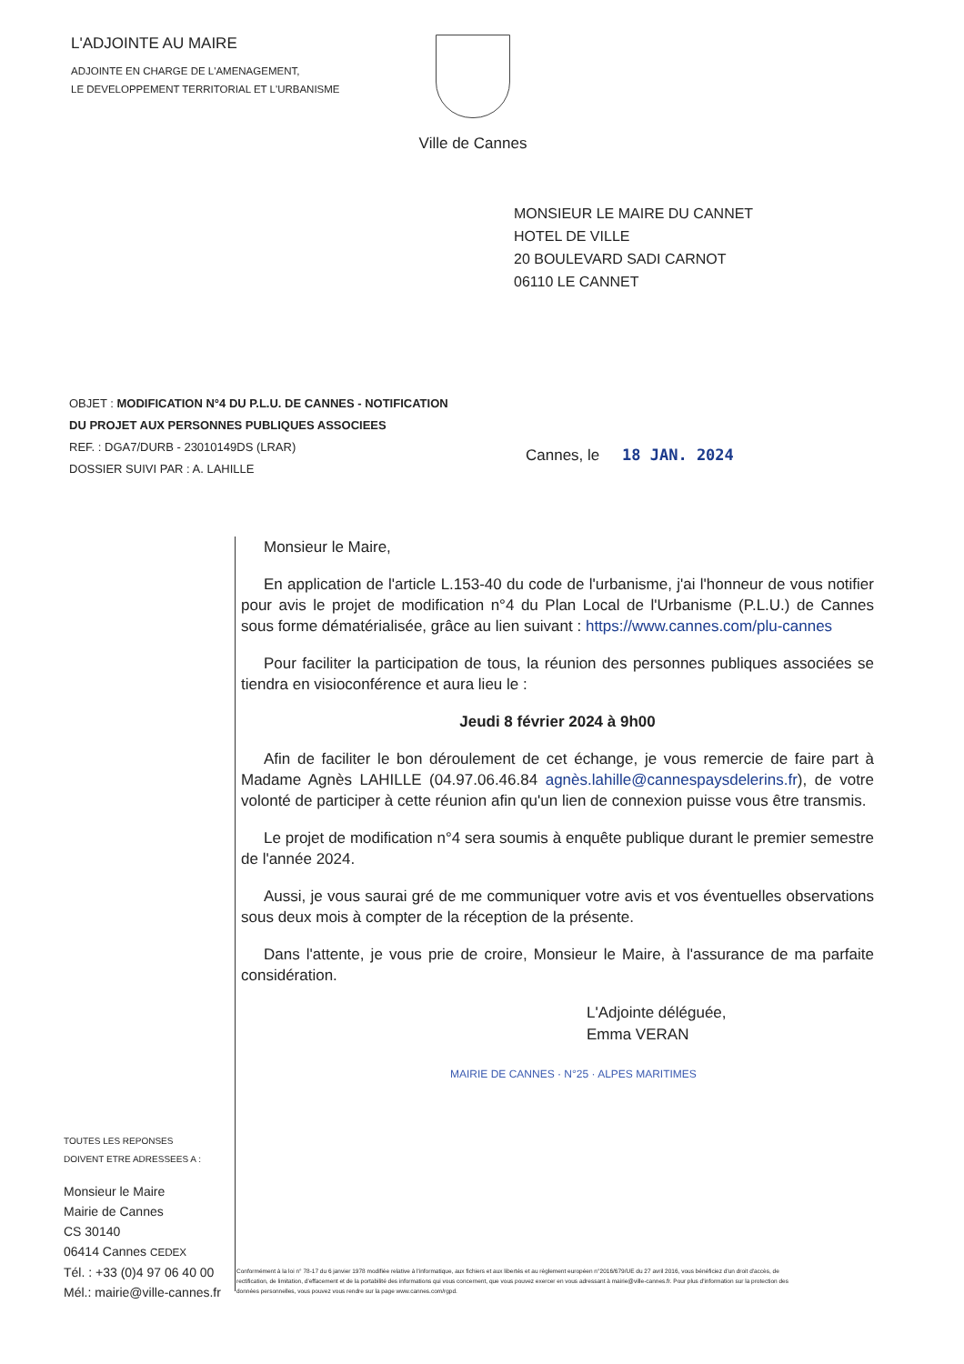L'ADJOINTE AU MAIRE
ADJOINTE EN CHARGE DE L'AMENAGEMENT,
LE DEVELOPPEMENT TERRITORIAL ET L'URBANISME
Ville de Cannes
MONSIEUR LE MAIRE DU CANNET
HOTEL DE VILLE
20 BOULEVARD SADI CARNOT
06110 LE CANNET
OBJET : MODIFICATION N°4 DU P.L.U. DE CANNES - NOTIFICATION DU PROJET AUX PERSONNES PUBLIQUES ASSOCIEES
REF. : DGA7/DURB - 23010149DS (LRAR)
DOSSIER SUIVI PAR : A. LAHILLE
Cannes, le 18 JAN. 2024
Monsieur le Maire,
En application de l'article L.153-40 du code de l'urbanisme, j'ai l'honneur de vous notifier pour avis le projet de modification n°4 du Plan Local de l'Urbanisme (P.L.U.) de Cannes sous forme dématérialisée, grâce au lien suivant : https://www.cannes.com/plu-cannes
Pour faciliter la participation de tous, la réunion des personnes publiques associées se tiendra en visioconférence et aura lieu le :
Jeudi 8 février 2024 à 9h00
Afin de faciliter le bon déroulement de cet échange, je vous remercie de faire part à Madame Agnès LAHILLE (04.97.06.46.84 agnès.lahille@cannespaysdelerins.fr), de votre volonté de participer à cette réunion afin qu'un lien de connexion puisse vous être transmis.
Le projet de modification n°4 sera soumis à enquête publique durant le premier semestre de l'année 2024.
Aussi, je vous saurai gré de me communiquer votre avis et vos éventuelles observations sous deux mois à compter de la réception de la présente.
Dans l'attente, je vous prie de croire, Monsieur le Maire, à l'assurance de ma parfaite considération.
L'Adjointe déléguée,
Emma VERAN
MAIRIE DE CANNES · N°25 · ALPES MARITIMES
TOUTES LES REPONSES
DOIVENT ETRE ADRESSEES A :
Monsieur le Maire
Mairie de Cannes
CS 30140
06414 Cannes CEDEX
Tél. : +33 (0)4 97 06 40 00
Mél.: mairie@ville-cannes.fr
Conformément à la loi n° 78-17 du 6 janvier 1978 modifiée relative à l'informatique, aux fichiers et aux libertés et au règlement européen n°2016/679/UE du 27 avril 2016, vous bénéficiez d'un droit d'accès, de rectification, de limitation, d'effacement et de la portabilité des informations qui vous concernent, que vous pouvez exercer en vous adressant à mairie@ville-cannes.fr. Pour plus d'information sur la protection des données personnelles, vous pouvez vous rendre sur la page www.cannes.com/rgpd.